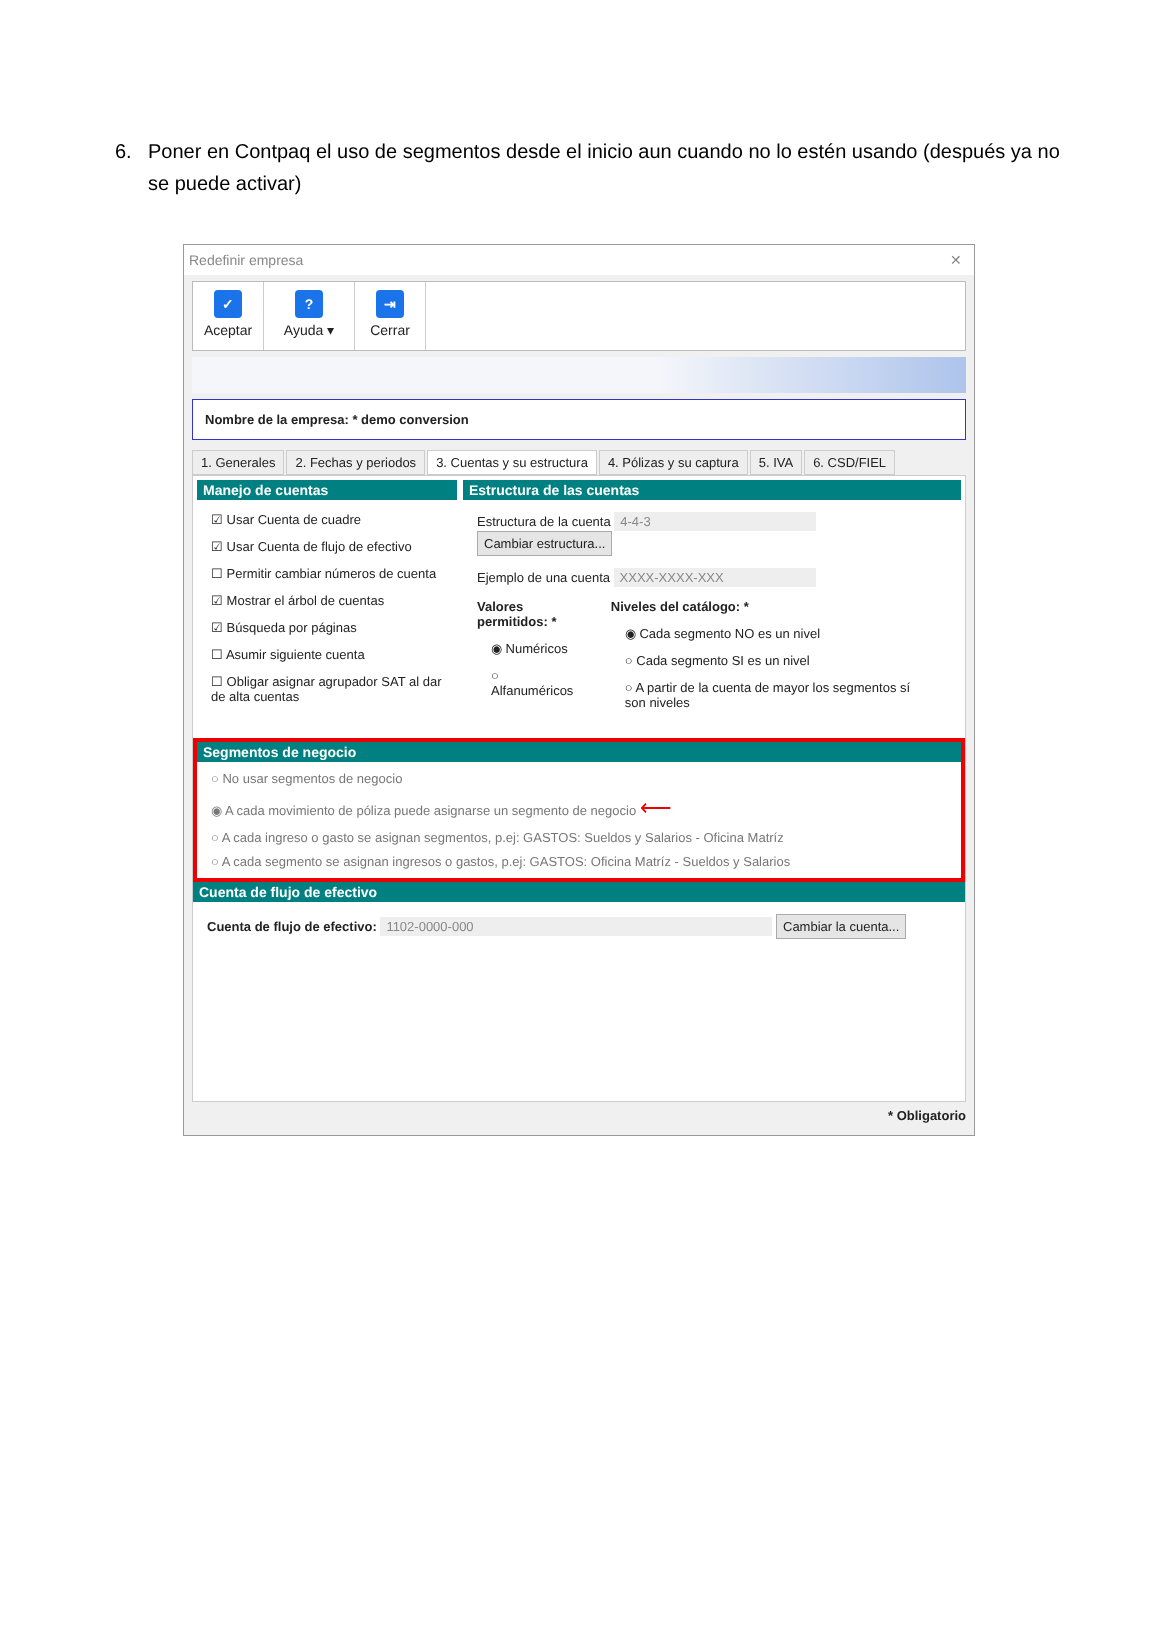6. Poner en Contpaq el uso de segmentos desde el inicio aun cuando no lo estén usando (después ya no se puede activar)
Redefinir empresa ✕
✓
Aceptar
?
Ayuda ▾
⇥
Cerrar
Nombre de la empresa: * demo conversion
1. Generales 2. Fechas y periodos 3. Cuentas y su estructura 4. Pólizas y su captura 5. IVA 6. CSD/FIEL
Manejo de cuentas
☑ Usar Cuenta de cuadre
☑ Usar Cuenta de flujo de efectivo
☐ Permitir cambiar números de cuenta
☑ Mostrar el árbol de cuentas
☑ Búsqueda por páginas
☐ Asumir siguiente cuenta
☐ Obligar asignar agrupador SAT al dar de alta cuentas
Estructura de las cuentas
Estructura de la cuenta 4-4-3 Cambiar estructura...
Ejemplo de una cuenta XXXX-XXXX-XXX
Valores permitidos: *
◉ Numéricos
○ Alfanuméricos
Niveles del catálogo: *
◉ Cada segmento NO es un nivel
○ Cada segmento SI es un nivel
○ A partir de la cuenta de mayor los segmentos sí son niveles
Segmentos de negocio
○ No usar segmentos de negocio
◉ A cada movimiento de póliza puede asignarse un segmento de negocio ⟵
○ A cada ingreso o gasto se asignan segmentos, p.ej: GASTOS: Sueldos y Salarios - Oficina Matríz
○ A cada segmento se asignan ingresos o gastos, p.ej: GASTOS: Oficina Matríz - Sueldos y Salarios
Cuenta de flujo de efectivo
Cuenta de flujo de efectivo: 1102-0000-000 Cambiar la cuenta...
* Obligatorio